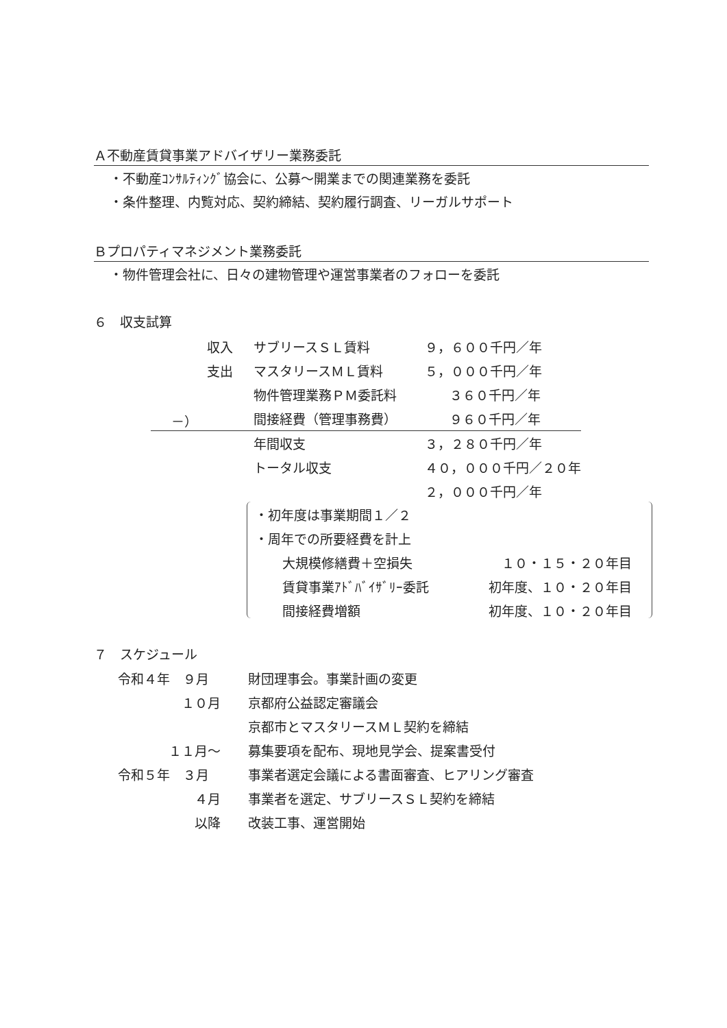Ａ不動産賃貸事業アドバイザリー業務委託
・不動産ｺﾝｻﾙﾃｨﾝｸﾞ協会に、公募～開業までの関連業務を委託
・条件整理、内覧対応、契約締結、契約履行調査、リーガルサポート
Ｂプロパティマネジメント業務委託
・物件管理会社に、日々の建物管理や運営事業者のフォローを委託
６　収支試算
| 収入 | サブリースＳＬ賃料 | ９，６００千円／年 |
| 支出 | マスタリースＭＬ賃料 | ５，０００千円／年 |
| | 物件管理業務ＰＭ委託料 | ３６０千円／年 |
| －） | 間接経費（管理事務費） | ９６０千円／年 |
| | 年間収支 | ３，２８０千円／年 |
| | トータル収支 | ４０，０００千円／２０年 |
| | | ２，０００千円／年 |
| ・初年度は事業期間１／２ | |
| ・周年での所要経費を計上 | |
| 大規模修繕費＋空損失 | １０・１５・２０年目 |
| 賃貸事業ｱﾄﾞﾊﾞｲｻﾞﾘｰ委託 | 初年度、１０・２０年目 |
| 間接経費増額 | 初年度、１０・２０年目 |
７　スケジュール
| 令和４年 ９月 | | 財団理事会。事業計画の変更 |
| １０月 | | 京都府公益認定審議会 |
| | | 京都市とマスタリースＭＬ契約を締結 |
| １１月～ | | 募集要項を配布、現地見学会、提案書受付 |
| 令和５年 ３月 | | 事業者選定会議による書面審査、ヒアリング審査 |
| ４月 | | 事業者を選定、サブリースＳＬ契約を締結 |
| 以降 | | 改装工事、運営開始 |